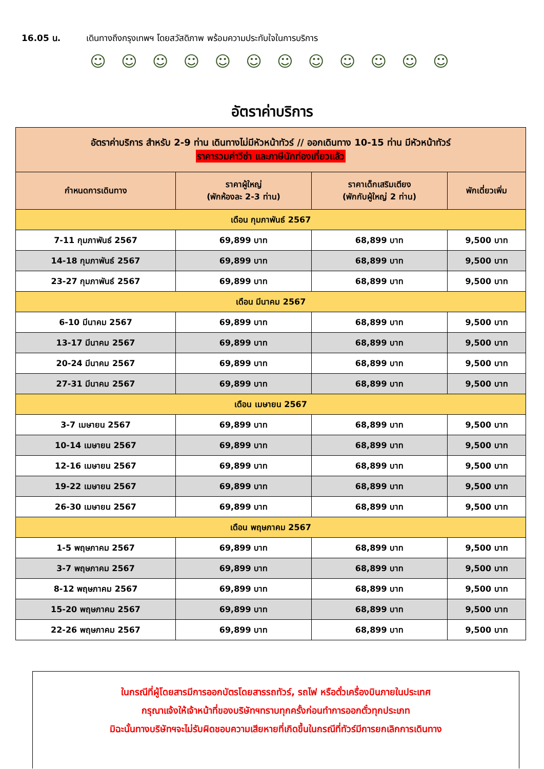16.05 น. เดินทางถึงกรุงเทพฯ โดยสวัสดิภาพ พร้อมความประทับใจในการบริการ
☺ ☺ ☺ ☺ ☺ ☺ ☺ ☺ ☺ ☺ ☺ ☺
อัตราค่าบริการ
| อัตราค่าบริการ สำหรับ 2-9 ท่าน เดินทางไม่มีหัวหน้าทัวร์ // ออกเดินทาง 10-15 ท่าน มีหัวหน้าทัวร์ ราคารวมค่าวีซ่า และภาษีนักท่องเที่ยวแล้ว | | | |
| --- | --- | --- | --- |
| กำหนดการเดินทาง | ราคาผู้ใหญ่ (พักห้องละ 2-3 ท่าน) | ราคาเด็กเสริมเตียง (พักกับผู้ใหญ่ 2 ท่าน) | พักเดี่ยวเพิ่ม |
| เดือน กุมภาพันธ์ 2567 | | | |
| 7-11 กุมภาพันธ์ 2567 | 69,899 บาท | 68,899 บาท | 9,500 บาท |
| 14-18 กุมภาพันธ์ 2567 | 69,899 บาท | 68,899 บาท | 9,500 บาท |
| 23-27 กุมภาพันธ์ 2567 | 69,899 บาท | 68,899 บาท | 9,500 บาท |
| เดือน มีนาคม 2567 | | | |
| 6-10 มีนาคม 2567 | 69,899 บาท | 68,899 บาท | 9,500 บาท |
| 13-17 มีนาคม 2567 | 69,899 บาท | 68,899 บาท | 9,500 บาท |
| 20-24 มีนาคม 2567 | 69,899 บาท | 68,899 บาท | 9,500 บาท |
| 27-31 มีนาคม 2567 | 69,899 บาท | 68,899 บาท | 9,500 บาท |
| เดือน เมษายน 2567 | | | |
| 3-7 เมษายน 2567 | 69,899 บาท | 68,899 บาท | 9,500 บาท |
| 10-14 เมษายน 2567 | 69,899 บาท | 68,899 บาท | 9,500 บาท |
| 12-16 เมษายน 2567 | 69,899 บาท | 68,899 บาท | 9,500 บาท |
| 19-22 เมษายน 2567 | 69,899 บาท | 68,899 บาท | 9,500 บาท |
| 26-30 เมษายน 2567 | 69,899 บาท | 68,899 บาท | 9,500 บาท |
| เดือน พฤษภาคม 2567 | | | |
| 1-5 พฤษภาคม 2567 | 69,899 บาท | 68,899 บาท | 9,500 บาท |
| 3-7 พฤษภาคม 2567 | 69,899 บาท | 68,899 บาท | 9,500 บาท |
| 8-12 พฤษภาคม 2567 | 69,899 บาท | 68,899 บาท | 9,500 บาท |
| 15-20 พฤษภาคม 2567 | 69,899 บาท | 68,899 บาท | 9,500 บาท |
| 22-26 พฤษภาคม 2567 | 69,899 บาท | 68,899 บาท | 9,500 บาท |
ในกรณีที่ผู้โดยสารมีการออกบัตรโดยสารรถทัวร์, รถไฟ หรือตั๋วเครื่องบินภายในประเทศ
กรุณาแจ้งให้เจ้าหน้าที่ของบริษัทฯทราบทุกครั้งก่อนทำการออกตั๋วทุกประเภท
มิฉะนั้นทางบริษัทฯจะไม่รับผิดชอบความเสียหายที่เกิดขึ้นในกรณีที่ทัวร์มีการยกเลิกการเดินทาง